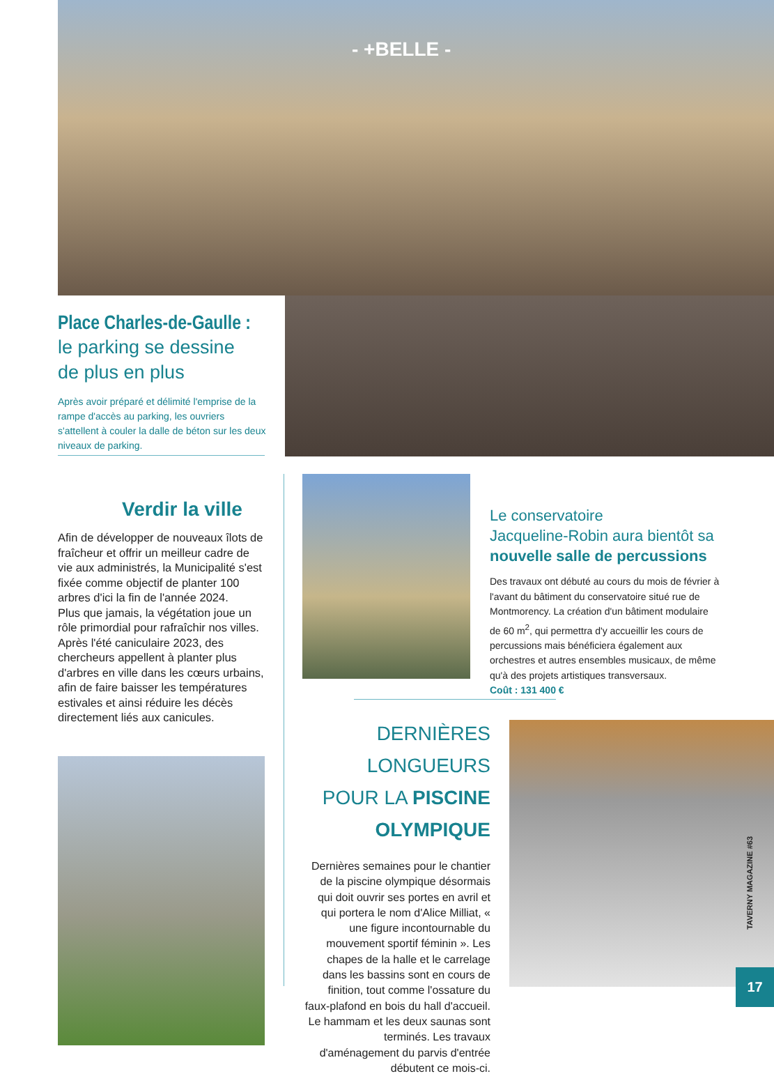- +BELLE -
Place Charles-de-Gaulle :
le parking se dessine
de plus en plus
Après avoir préparé et délimité l'emprise de la rampe d'accès au parking, les ouvriers s'attellent à couler la dalle de béton sur les deux niveaux de parking.
Verdir la ville
Afin de développer de nouveaux îlots de fraîcheur et offrir un meilleur cadre de vie aux administrés, la Municipalité s'est fixée comme objectif de planter 100 arbres d'ici la fin de l'année 2024.
Plus que jamais, la végétation joue un rôle primordial pour rafraîchir nos villes. Après l'été caniculaire 2023, des chercheurs appellent à planter plus d'arbres en ville dans les cœurs urbains, afin de faire baisser les températures estivales et ainsi réduire les décès directement liés aux canicules.
Le conservatoire
Jacqueline-Robin aura bientôt sa
nouvelle salle de percussions
Des travaux ont débuté au cours du mois de février à l'avant du bâtiment du conservatoire situé rue de Montmorency. La création d'un bâtiment modulaire de 60 m<sup>2</sup>, qui permettra d'y accueillir les cours de percussions mais bénéficiera également aux orchestres et autres ensembles musicaux, de même qu'à des projets artistiques transversaux.
Coût : 131 400 €
DERNIÈRES LONGUEURS
POUR LA PISCINE
OLYMPIQUE
Dernières semaines pour le chantier de la piscine olympique désormais qui doit ouvrir ses portes en avril et qui portera le nom d'Alice Milliat, « une figure incontournable du mouvement sportif féminin ». Les chapes de la halle et le carrelage dans les bassins sont en cours de finition, tout comme l'ossature du faux-plafond en bois du hall d'accueil. Le hammam et les deux saunas sont terminés. Les travaux d'aménagement du parvis d'entrée débutent ce mois-ci.
TAVERNY MAGAZINE #63
17